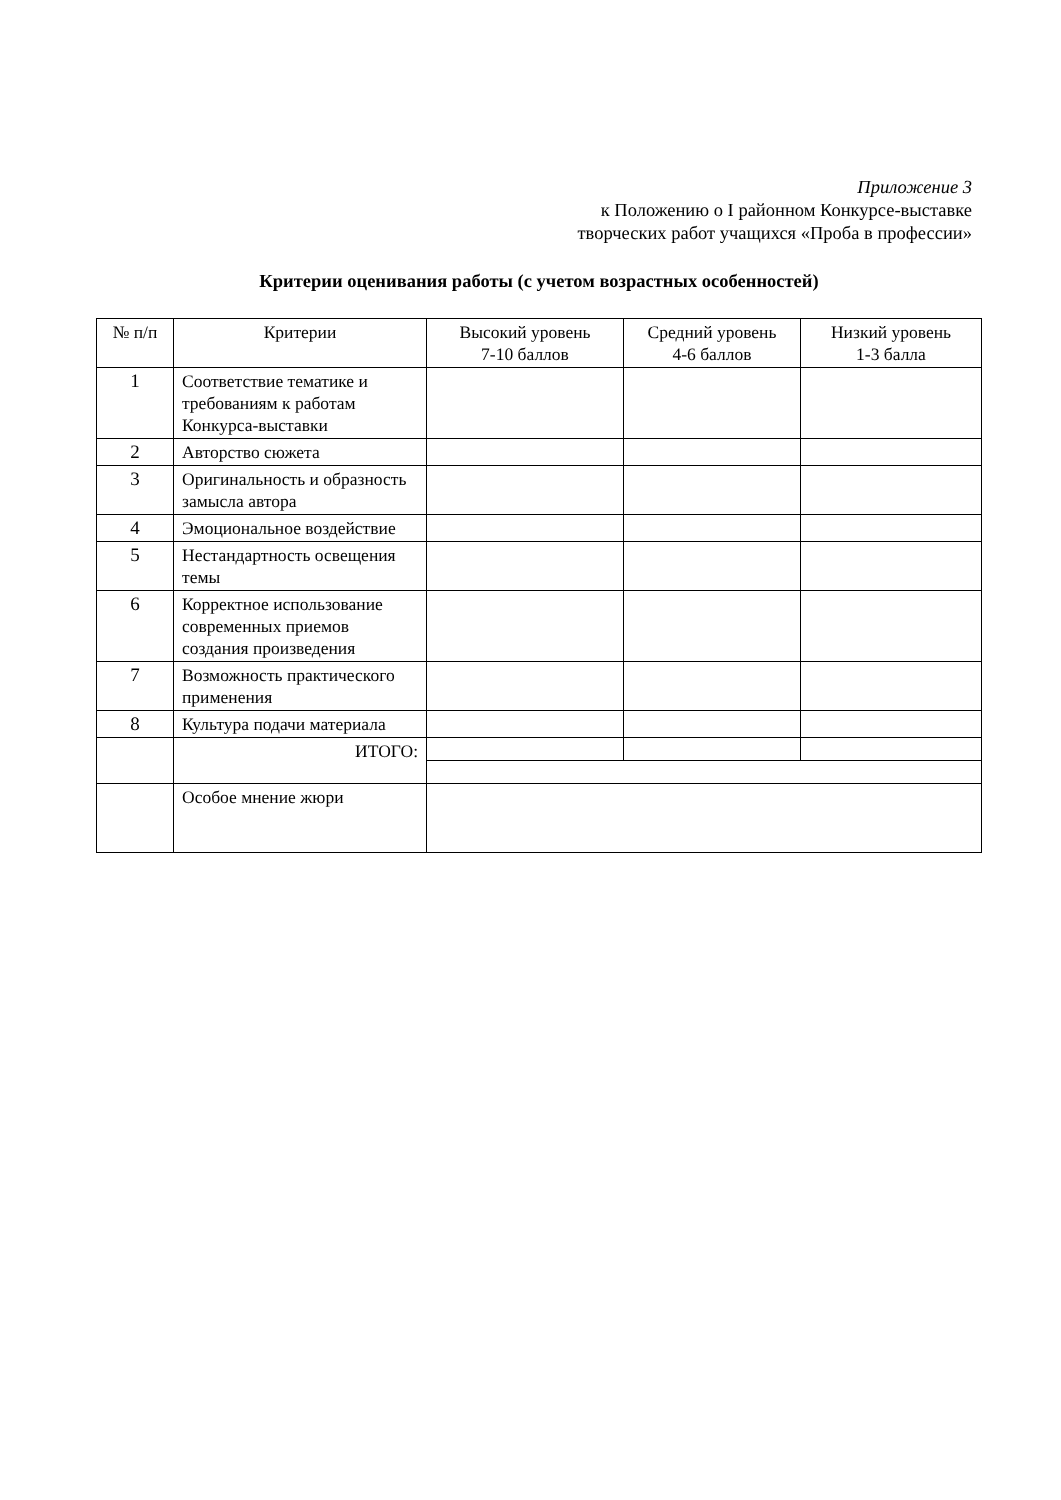Приложение 3
к Положению о I районном Конкурсе-выставке
творческих работ учащихся «Проба в профессии»
Критерии оценивания работы (с учетом возрастных особенностей)
| № п/п | Критерии | Высокий уровень 7-10 баллов | Средний уровень 4-6 баллов | Низкий уровень 1-3 балла |
| --- | --- | --- | --- | --- |
| 1 | Соответствие тематике и требованиям к работам Конкурса-выставки | | | |
| 2 | Авторство сюжета | | | |
| 3 | Оригинальность и образность замысла автора | | | |
| 4 | Эмоциональное воздействие | | | |
| 5 | Нестандартность освещения темы | | | |
| 6 | Корректное использование современных приемов создания произведения | | | |
| 7 | Возможность практического применения | | | |
| 8 | Культура подачи материала | | | |
| | ИТОГО: | | | |
| | Особое мнение жюри | | | |